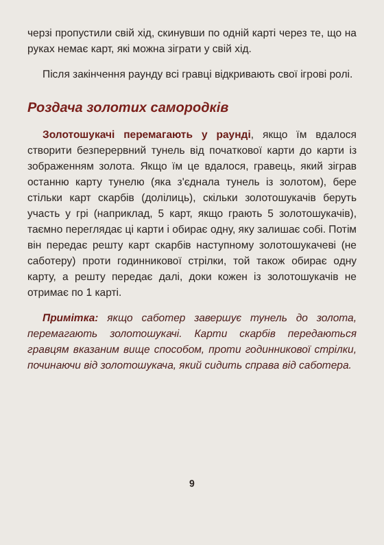черзі пропустили свій хід, скинувши по одній карті через те, що на руках немає карт, які можна зіграти у свій хід.
Після закінчення раунду всі гравці відкривають свої ігрові ролі.
Роздача золотих самородків
Золотошукачі перемагають у раунді, якщо їм вдалося створити безперервний тунель від початкової карти до карти із зображенням золота. Якщо їм це вдалося, гравець, який зіграв останню карту тунелю (яка з'єднала тунель із золотом), бере стільки карт скарбів (долілиць), скільки золотошукачів беруть участь у грі (наприклад, 5 карт, якщо грають 5 золотошукачів), таємно переглядає ці карти і обирає одну, яку залишає собі. Потім він передає решту карт скарбів наступному золотошукачеві (не саботеру) проти годинникової стрілки, той також обирає одну карту, а решту передає далі, доки кожен із золотошукачів не отримає по 1 карті.
Примітка: якщо саботер завершує тунель до золота, перемагають золотошукачі. Карти скарбів передаються гравцям вказаним вище способом, проти годинникової стрілки, починаючи від золотошукача, який сидить справа від саботера.
9